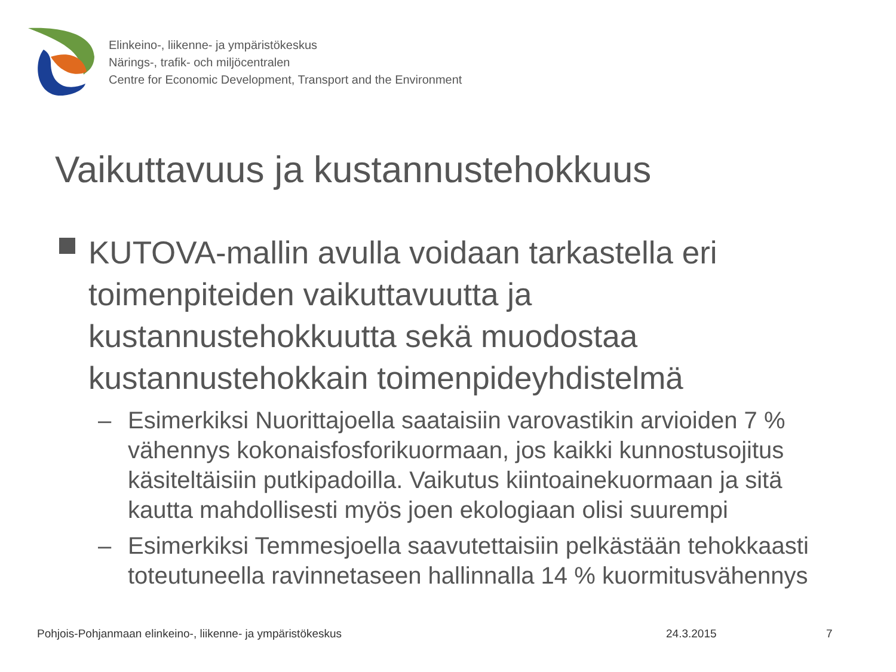Elinkeino-, liikenne- ja ympäristökeskus
Närings-, trafik- och miljöcentralen
Centre for Economic Development, Transport and the Environment
Vaikuttavuus ja kustannustehokkuus
KUTOVA-mallin avulla voidaan tarkastella eri toimenpiteiden vaikuttavuutta ja kustannustehokkuutta sekä muodostaa kustannustehokkain toimenpideyhdistelmä
– Esimerkiksi Nuorittajoella saataisiin varovastikin arvioiden 7 % vähennys kokonaisfosforikuormaan, jos kaikki kunnostusojitus käsiteltäisiin putkipadoilla. Vaikutus kiintoainekuormaan ja sitä kautta mahdollisesti myös joen ekologiaan olisi suurempi
– Esimerkiksi Temmesjoella saavutettaisiin pelkästään tehokkaasti toteutuneella ravinnetaseen hallinnalla 14 % kuormitusvähennys
Pohjois-Pohjanmaan elinkeino-, liikenne- ja ympäristökeskus
24.3.2015 7